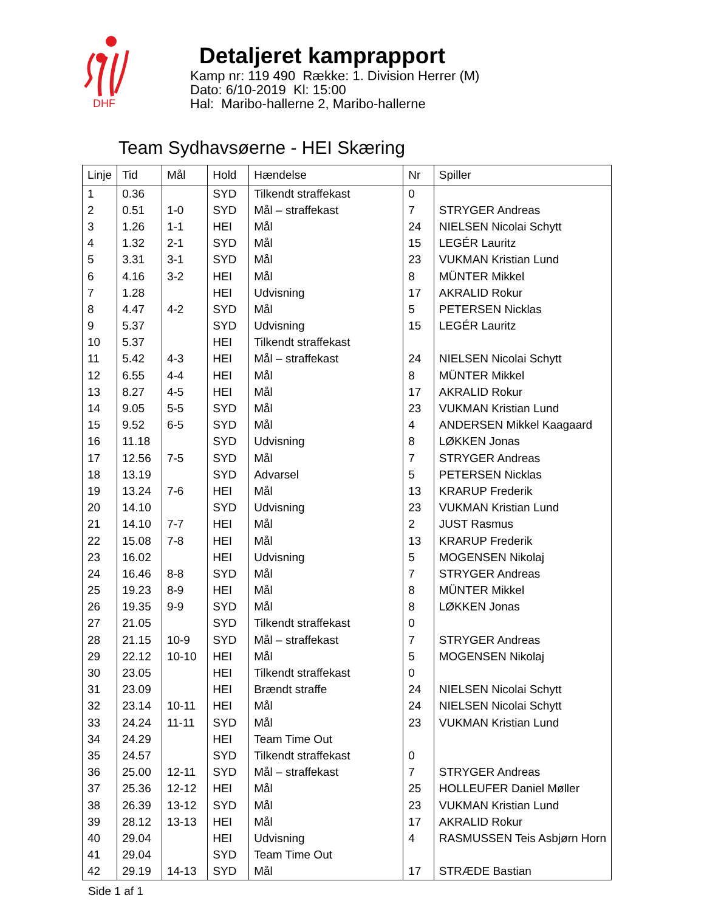DHF
Detaljeret kamprapport
Kamp nr: 119 490 Række: 1. Division Herrer (M)
Dato: 6/10-2019 Kl: 15:00
Hal: Maribo-hallerne 2, Maribo-hallerne
Team Sydhavsøerne - HEI Skæring
| Linje | Tid | Mål | Hold | Hændelse | Nr | Spiller |
| --- | --- | --- | --- | --- | --- | --- |
| 1 | 0.36 | | SYD | Tilkendt straffekast | 0 | |
| 2 | 0.51 | 1-0 | SYD | Mål – straffekast | 7 | STRYGER Andreas |
| 3 | 1.26 | 1-1 | HEI | Mål | 24 | NIELSEN Nicolai Schytt |
| 4 | 1.32 | 2-1 | SYD | Mål | 15 | LEGÉR Lauritz |
| 5 | 3.31 | 3-1 | SYD | Mål | 23 | VUKMAN Kristian Lund |
| 6 | 4.16 | 3-2 | HEI | Mål | 8 | MÜNTER Mikkel |
| 7 | 1.28 | | HEI | Udvisning | 17 | AKRALID Rokur |
| 8 | 4.47 | 4-2 | SYD | Mål | 5 | PETERSEN Nicklas |
| 9 | 5.37 | | SYD | Udvisning | 15 | LEGÉR Lauritz |
| 10 | 5.37 | | HEI | Tilkendt straffekast | | |
| 11 | 5.42 | 4-3 | HEI | Mål – straffekast | 24 | NIELSEN Nicolai Schytt |
| 12 | 6.55 | 4-4 | HEI | Mål | 8 | MÜNTER Mikkel |
| 13 | 8.27 | 4-5 | HEI | Mål | 17 | AKRALID Rokur |
| 14 | 9.05 | 5-5 | SYD | Mål | 23 | VUKMAN Kristian Lund |
| 15 | 9.52 | 6-5 | SYD | Mål | 4 | ANDERSEN Mikkel Kaagaard |
| 16 | 11.18 | | SYD | Udvisning | 8 | LØKKEN Jonas |
| 17 | 12.56 | 7-5 | SYD | Mål | 7 | STRYGER Andreas |
| 18 | 13.19 | | SYD | Advarsel | 5 | PETERSEN Nicklas |
| 19 | 13.24 | 7-6 | HEI | Mål | 13 | KRARUP Frederik |
| 20 | 14.10 | | SYD | Udvisning | 23 | VUKMAN Kristian Lund |
| 21 | 14.10 | 7-7 | HEI | Mål | 2 | JUST Rasmus |
| 22 | 15.08 | 7-8 | HEI | Mål | 13 | KRARUP Frederik |
| 23 | 16.02 | | HEI | Udvisning | 5 | MOGENSEN Nikolaj |
| 24 | 16.46 | 8-8 | SYD | Mål | 7 | STRYGER Andreas |
| 25 | 19.23 | 8-9 | HEI | Mål | 8 | MÜNTER Mikkel |
| 26 | 19.35 | 9-9 | SYD | Mål | 8 | LØKKEN Jonas |
| 27 | 21.05 | | SYD | Tilkendt straffekast | 0 | |
| 28 | 21.15 | 10-9 | SYD | Mål – straffekast | 7 | STRYGER Andreas |
| 29 | 22.12 | 10-10 | HEI | Mål | 5 | MOGENSEN Nikolaj |
| 30 | 23.05 | | HEI | Tilkendt straffekast | 0 | |
| 31 | 23.09 | | HEI | Brændt straffe | 24 | NIELSEN Nicolai Schytt |
| 32 | 23.14 | 10-11 | HEI | Mål | 24 | NIELSEN Nicolai Schytt |
| 33 | 24.24 | 11-11 | SYD | Mål | 23 | VUKMAN Kristian Lund |
| 34 | 24.29 | | HEI | Team Time Out | | |
| 35 | 24.57 | | SYD | Tilkendt straffekast | 0 | |
| 36 | 25.00 | 12-11 | SYD | Mål – straffekast | 7 | STRYGER Andreas |
| 37 | 25.36 | 12-12 | HEI | Mål | 25 | HOLLEUFER Daniel Møller |
| 38 | 26.39 | 13-12 | SYD | Mål | 23 | VUKMAN Kristian Lund |
| 39 | 28.12 | 13-13 | HEI | Mål | 17 | AKRALID Rokur |
| 40 | 29.04 | | HEI | Udvisning | 4 | RASMUSSEN Teis Asbjørn Horn |
| 41 | 29.04 | | SYD | Team Time Out | | |
| 42 | 29.19 | 14-13 | SYD | Mål | 17 | STRÆDE Bastian |
Side 1 af 1